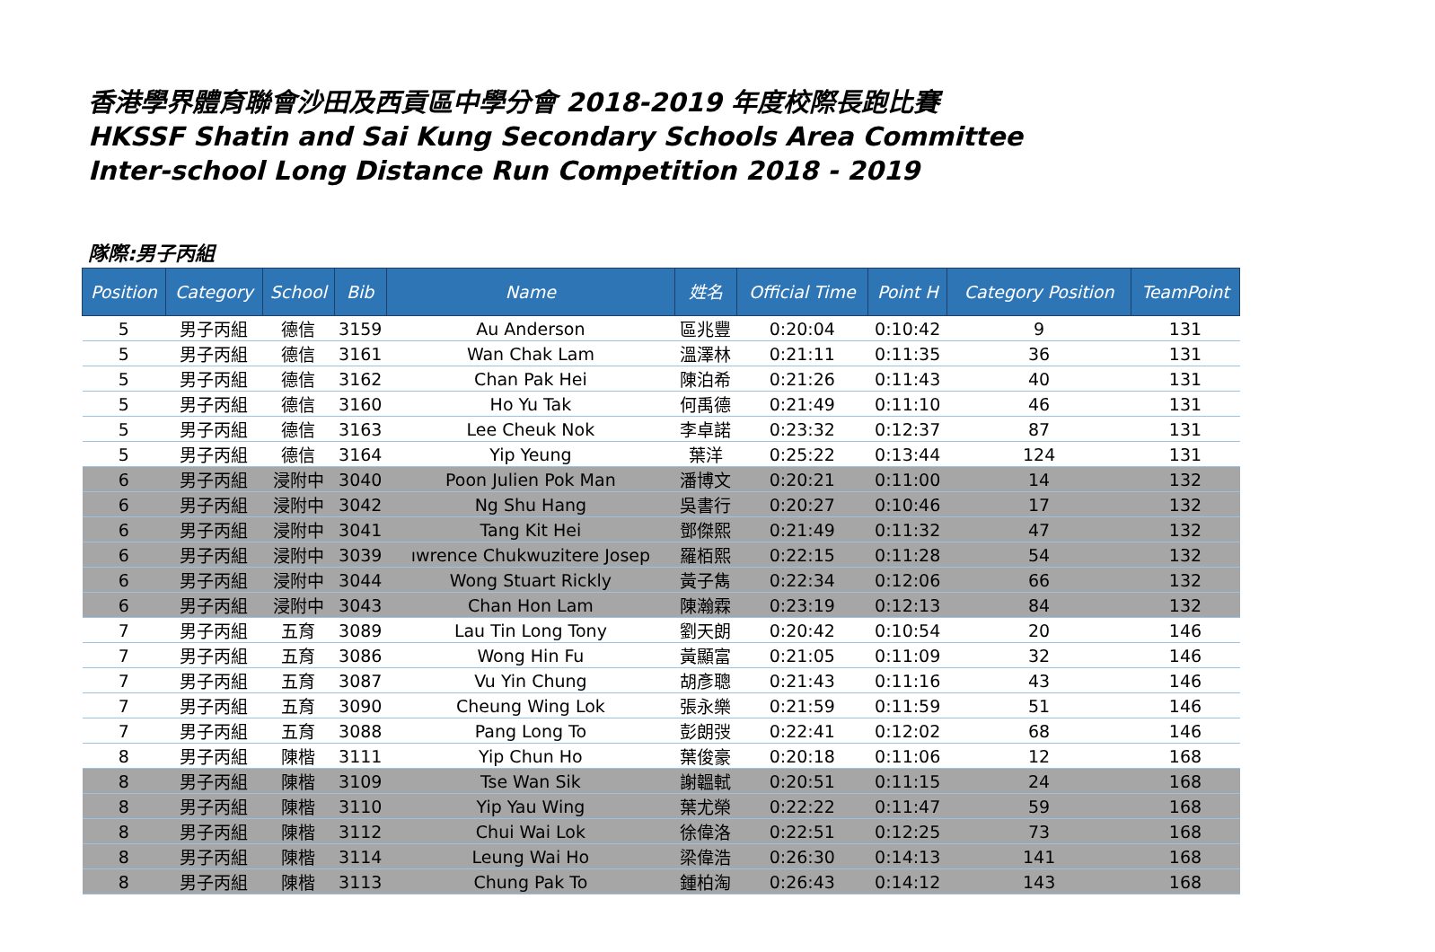香港學界體育聯會沙田及西貢區中學分會 2018-2019 年度校際長跑比賽
HKSSF Shatin and Sai Kung Secondary Schools Area Committee
Inter-school Long Distance Run Competition 2018 - 2019
隊際:男子丙組
| Position | Category | School | Bib | Name | 姓名 | Official Time | Point H | Category Position | TeamPoint |
| --- | --- | --- | --- | --- | --- | --- | --- | --- | --- |
| 5 | 男子丙組 | 德信 | 3159 | Au Anderson | 區兆豐 | 0:20:04 | 0:10:42 | 9 | 131 |
| 5 | 男子丙組 | 德信 | 3161 | Wan Chak Lam | 溫澤林 | 0:21:11 | 0:11:35 | 36 | 131 |
| 5 | 男子丙組 | 德信 | 3162 | Chan Pak Hei | 陳泊希 | 0:21:26 | 0:11:43 | 40 | 131 |
| 5 | 男子丙組 | 德信 | 3160 | Ho Yu Tak | 何禹德 | 0:21:49 | 0:11:10 | 46 | 131 |
| 5 | 男子丙組 | 德信 | 3163 | Lee Cheuk Nok | 李卓諾 | 0:23:32 | 0:12:37 | 87 | 131 |
| 5 | 男子丙組 | 德信 | 3164 | Yip Yeung | 葉洋 | 0:25:22 | 0:13:44 | 124 | 131 |
| 6 | 男子丙組 | 浸附中 | 3040 | Poon Julien Pok Man | 潘博文 | 0:20:21 | 0:11:00 | 14 | 132 |
| 6 | 男子丙組 | 浸附中 | 3042 | Ng Shu Hang | 吳書行 | 0:20:27 | 0:10:46 | 17 | 132 |
| 6 | 男子丙組 | 浸附中 | 3041 | Tang Kit Hei | 鄧傑熙 | 0:21:49 | 0:11:32 | 47 | 132 |
| 6 | 男子丙組 | 浸附中 | 3039 | ıwrence Chukwuzitere Josep | 羅栢熙 | 0:22:15 | 0:11:28 | 54 | 132 |
| 6 | 男子丙組 | 浸附中 | 3044 | Wong Stuart Rickly | 黃子雋 | 0:22:34 | 0:12:06 | 66 | 132 |
| 6 | 男子丙組 | 浸附中 | 3043 | Chan Hon Lam | 陳瀚霖 | 0:23:19 | 0:12:13 | 84 | 132 |
| 7 | 男子丙組 | 五育 | 3089 | Lau Tin Long Tony | 劉天朗 | 0:20:42 | 0:10:54 | 20 | 146 |
| 7 | 男子丙組 | 五育 | 3086 | Wong Hin Fu | 黃顯富 | 0:21:05 | 0:11:09 | 32 | 146 |
| 7 | 男子丙組 | 五育 | 3087 | Vu Yin Chung | 胡彥聰 | 0:21:43 | 0:11:16 | 43 | 146 |
| 7 | 男子丙組 | 五育 | 3090 | Cheung Wing Lok | 張永樂 | 0:21:59 | 0:11:59 | 51 | 146 |
| 7 | 男子丙組 | 五育 | 3088 | Pang Long To | 彭朗弢 | 0:22:41 | 0:12:02 | 68 | 146 |
| 8 | 男子丙組 | 陳楷 | 3111 | Yip Chun Ho | 葉俊豪 | 0:20:18 | 0:11:06 | 12 | 168 |
| 8 | 男子丙組 | 陳楷 | 3109 | Tse Wan Sik | 謝韞軾 | 0:20:51 | 0:11:15 | 24 | 168 |
| 8 | 男子丙組 | 陳楷 | 3110 | Yip Yau Wing | 葉尤榮 | 0:22:22 | 0:11:47 | 59 | 168 |
| 8 | 男子丙組 | 陳楷 | 3112 | Chui Wai Lok | 徐偉洛 | 0:22:51 | 0:12:25 | 73 | 168 |
| 8 | 男子丙組 | 陳楷 | 3114 | Leung Wai Ho | 梁偉浩 | 0:26:30 | 0:14:13 | 141 | 168 |
| 8 | 男子丙組 | 陳楷 | 3113 | Chung Pak To | 鍾柏淘 | 0:26:43 | 0:14:12 | 143 | 168 |